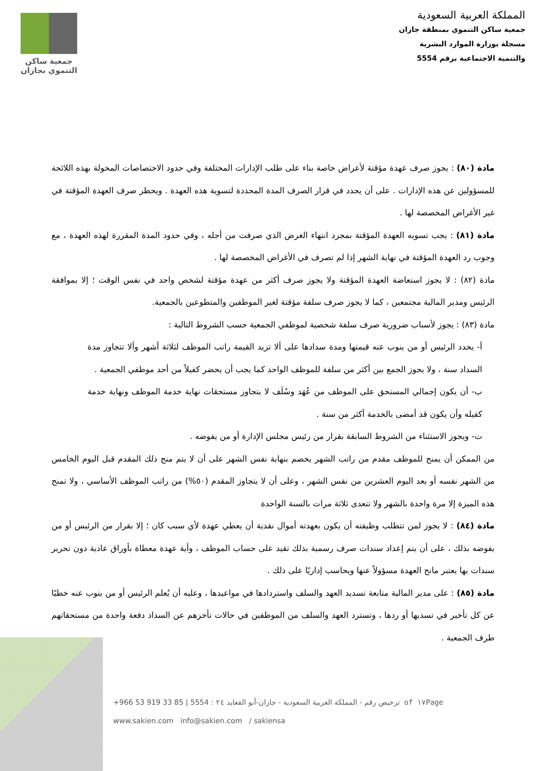جمعية ساكن
التنموي بجازان
المملكة العربية السعودية
جمعية ساكن التنموي بمنطقة جازان
مسجلة بوزارة الموارد البشرية
والتنمية الاجتماعية برقم 5554
مادة (٨٠) : يجوز صرف عهدة مؤقتة لأعراض خاصة بناء على طلب الإدارات المختلفة وفي حدود الاختصاصات المخولة بهذه اللائحة للمسؤولين عن هذه الإدارات . على أن يحدد في قرار الصرف المدة المحددة لتسوية هذه العهدة . ويحظر صرف العهدة المؤقتة في غير الأغراض المخصصة لها .
مادة (٨١) : يجب تسويه العهدة المؤقتة بمجرد انتهاء الغرض الذي صرفت من أجله ، وفي حدود المدة المقررة لهذه العهدة ، مع وجوب رد العهدة المؤقتة في نهاية الشهر إذا لم تصرف في الأغراض المخصصة لها .
مادة (٨٢) : لا يجوز استعاضة العهدة المؤقتة ولا يجوز صرف أكثر من عهدة مؤقتة لشخص واحد في نفس الوقت ؛ إلا بموافقة الرئيس ومدير المالية مجتمعين ، كما لا يجوز صرف سلفة مؤقتة لغير الموظفين والمتطوعين بالجمعية.
مادة (٨٣) : يجوز لأسباب ضرورية صرف سلفة شخصية لموظفي الجمعية حسب الشروط التالية :
أ- يحدد الرئيس أو من ينوب عنه قيمتها ومدة سدادها على ألا تزيد القيمة راتب الموظف لثلاثة أشهر وألا تتجاوز مدة السداد سنة ، ولا يجوز الجمع بين أكثر من سلفة للموظف الواحد كما يجب أن يحضر كفيلاً من أحد موظفي الجمعية .
ب- أن يكون إجمالي المستحق على الموظف من عُهَد وسُلَف لا يتجاوز مستحقات نهاية خدمة الموظف ونهاية خدمة كفيله وأن يكون قد أمضى بالخدمة أكثر من سنة .
ت- ويجوز الاستثناء من الشروط السابقة بقرار من رئيس مجلس الإدارة أو من يفوضه .
من الممكن أن يمنح للموظف مقدم من راتب الشهر يخصم بنهاية نفس الشهر على أن لا يتم منح ذلك المقدم قبل اليوم الخامس من الشهر نفسه أو بعد اليوم العشرين من نفس الشهر ، وعلى أن لا يتجاوز المقدم (٥٠%) من راتب الموظف الأساسي ، ولا تمنح هذه الميزة إلا مرة واحدة بالشهر ولا تتعدى ثلاثة مرات بالسنة الواحدة
مادة (٨٤) : لا يجوز لمن تتطلب وظيفته أن يكون بعهدته أموال نقدية أن يعطي عهدة لأي سبب كان ؛ إلا بقرار من الرئيس أو من يفوضه بذلك ، على أن يتم إعداد سندات صرف رسمية بذلك تقيد على حساب الموظف ، وأية عهدة معطاة بأوراق عادية دون تحرير سندات بها يعتبر مانح العهدة مسؤولاً عنها ويحاسب إداريًا على ذلك .
مادة (٨٥) : على مدير المالية متابعة تسديد العهد والسلف واستردادها في مواعيدها ، وعليه أن يُعلم الرئيس أو من ينوب عنه خطيًا عن كل تأخير في تسديها أو ردها ، وتسترد العهد والسلف من الموظفين في حالات تأخرهم عن السداد دفعة واحدة من مستحقاتهم طرف الجمعية .
+966 53 919 33 85 | 5554 : ترخيص رقم - المملكة العربية السعودية - جازان-أبو القعايد ٢٤ of ١٧Page
www.sakien.com info@sakien.com / sakiensa